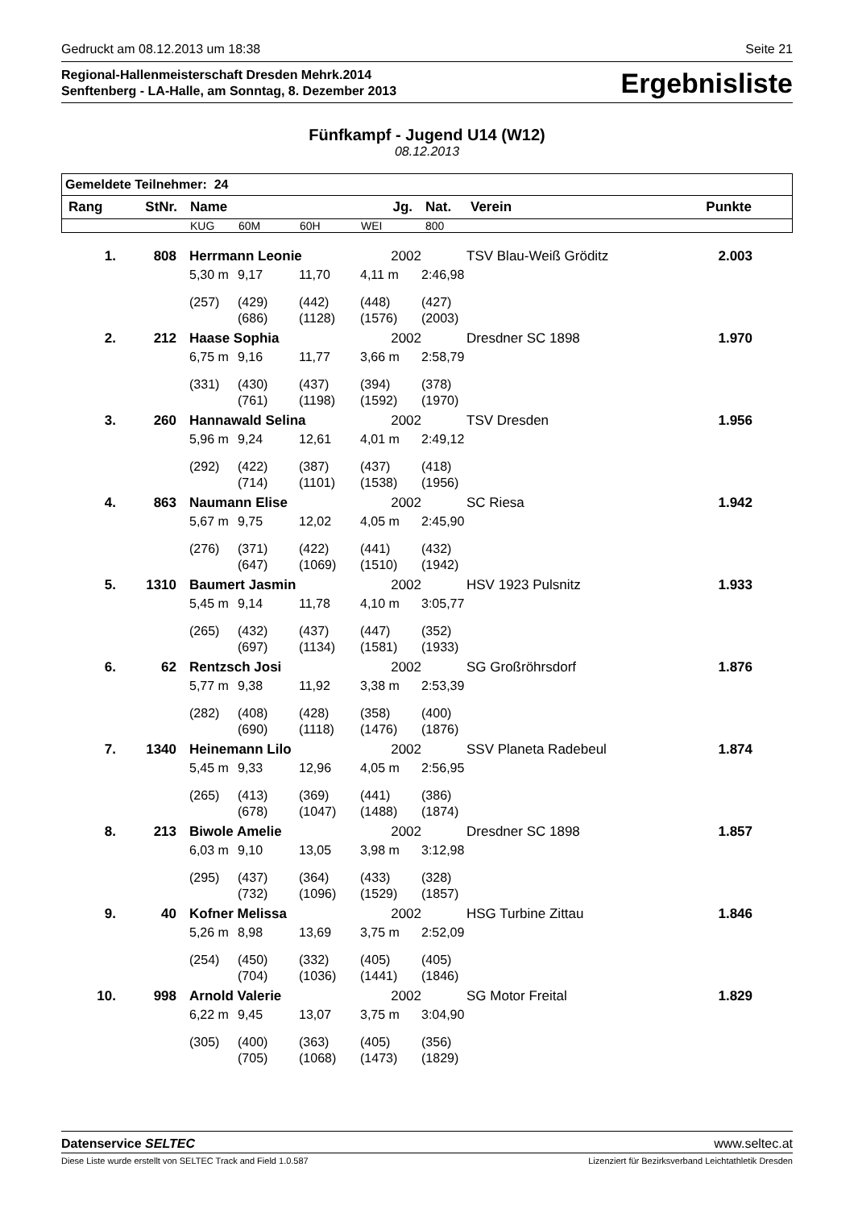Gedruckt am 08.12.2013 um 18:38 Seite 21
Regional-Hallenmeisterschaft Dresden Mehrk.2014
Senftenberg - LA-Halle, am Sonntag, 8. Dezember 2013
Ergebnisliste
Fünfkampf - Jugend U14 (W12)
08.12.2013
| Gemeldete Teilnehmer: 24 | | | | | | | | |
| --- | --- | --- | --- | --- | --- | --- | --- | --- |
| Rang | StNr. | Name | | | Jg. | Nat. | Verein | Punkte |
| | | KUG | 60M | 60H | WEI | 800 | | |
| 1. | 808 | Herrmann Leonie | | | 2002 | | TSV Blau-Weiß Gröditz | 2.003 |
| | | 5,30 m | 9,17 | 11,70 | 4,11 m | 2:46,98 | | |
| | | (257) | (429) | (442) | (448) | (427) | | |
| | | | (686) | (1128) | (1576) | (2003) | | |
| 2. | 212 | Haase Sophia | | | 2002 | | Dresdner SC 1898 | 1.970 |
| | | 6,75 m | 9,16 | 11,77 | 3,66 m | 2:58,79 | | |
| | | (331) | (430) | (437) | (394) | (378) | | |
| | | | (761) | (1198) | (1592) | (1970) | | |
| 3. | 260 | Hannawald Selina | | | 2002 | | TSV Dresden | 1.956 |
| | | 5,96 m | 9,24 | 12,61 | 4,01 m | 2:49,12 | | |
| | | (292) | (422) | (387) | (437) | (418) | | |
| | | | (714) | (1101) | (1538) | (1956) | | |
| 4. | 863 | Naumann Elise | | | 2002 | | SC Riesa | 1.942 |
| | | 5,67 m | 9,75 | 12,02 | 4,05 m | 2:45,90 | | |
| | | (276) | (371) | (422) | (441) | (432) | | |
| | | | (647) | (1069) | (1510) | (1942) | | |
| 5. | 1310 | Baumert Jasmin | | | 2002 | | HSV 1923 Pulsnitz | 1.933 |
| | | 5,45 m | 9,14 | 11,78 | 4,10 m | 3:05,77 | | |
| | | (265) | (432) | (437) | (447) | (352) | | |
| | | | (697) | (1134) | (1581) | (1933) | | |
| 6. | 62 | Rentzsch Josi | | | 2002 | | SG Großröhrsdorf | 1.876 |
| | | 5,77 m | 9,38 | 11,92 | 3,38 m | 2:53,39 | | |
| | | (282) | (408) | (428) | (358) | (400) | | |
| | | | (690) | (1118) | (1476) | (1876) | | |
| 7. | 1340 | Heinemann Lilo | | | 2002 | | SSV Planeta Radebeul | 1.874 |
| | | 5,45 m | 9,33 | 12,96 | 4,05 m | 2:56,95 | | |
| | | (265) | (413) | (369) | (441) | (386) | | |
| | | | (678) | (1047) | (1488) | (1874) | | |
| 8. | 213 | Biwole Amelie | | | 2002 | | Dresdner SC 1898 | 1.857 |
| | | 6,03 m | 9,10 | 13,05 | 3,98 m | 3:12,98 | | |
| | | (295) | (437) | (364) | (433) | (328) | | |
| | | | (732) | (1096) | (1529) | (1857) | | |
| 9. | 40 | Kofner Melissa | | | 2002 | | HSG Turbine Zittau | 1.846 |
| | | 5,26 m | 8,98 | 13,69 | 3,75 m | 2:52,09 | | |
| | | (254) | (450) | (332) | (405) | (405) | | |
| | | | (704) | (1036) | (1441) | (1846) | | |
| 10. | 998 | Arnold Valerie | | | 2002 | | SG Motor Freital | 1.829 |
| | | 6,22 m | 9,45 | 13,07 | 3,75 m | 3:04,90 | | |
| | | (305) | (400) | (363) | (405) | (356) | | |
| | | | (705) | (1068) | (1473) | (1829) | | |
Datenservice SELTEC www.seltec.at
Diese Liste wurde erstellt von SELTEC Track and Field 1.0.587 Lizenziert für Bezirksverband Leichtathletik Dresden